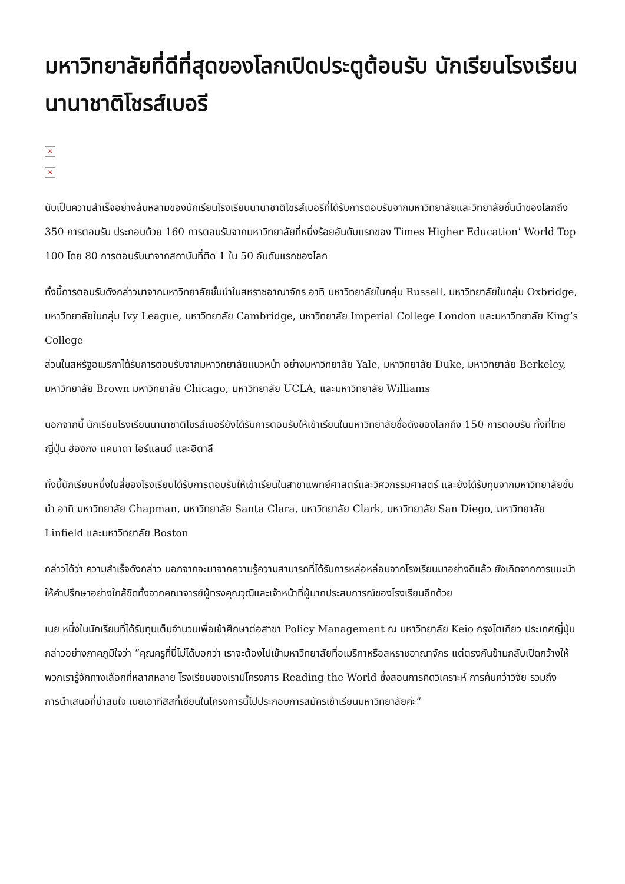มหาวิทยาลัยที่ดีที่สุดของโลกเปิดประตูต้อนรับ นักเรียนโรงเรียนนานาชาติโชรส์เบอรี
×
×
นับเป็นความสำเร็จอย่างล้นหลามของนักเรียนโรงเรียนนานาชาติโชรส์เบอรีที่ได้รับการตอบรับจากมหาวิทยาลัยและวิทยาลัยชั้นนำของโลกถึง 350 การตอบรับ ประกอบด้วย 160 การตอบรับจากมหาวิทยาลัยที่หนึ่งร้อยอันดับแรกของ Times Higher Education’ World Top 100 โดย 80 การตอบรับมาจากสถาบันที่ติด 1 ใน 50 อันดับแรกของโลก
ทั้งนี้การตอบรับดังกล่าวมาจากมหาวิทยาลัยชั้นนำในสหราชอาณาจักร อาทิ มหาวิทยาลัยในกลุ่ม Russell, มหาวิทยาลัยในกลุ่ม Oxbridge, มหาวิทยาลัยในกลุ่ม Ivy League, มหาวิทยาลัย Cambridge, มหาวิทยาลัย Imperial College London และมหาวิทยาลัย King’s College
ส่วนในสหรัฐอเมริกาได้รับการตอบรับจากมหาวิทยาลัยแนวหน้า อย่างมหาวิทยาลัย Yale, มหาวิทยาลัย Duke, มหาวิทยาลัย Berkeley, มหาวิทยาลัย Brown มหาวิทยาลัย Chicago, มหาวิทยาลัย UCLA, และมหาวิทยาลัย Williams
นอกจากนี้ นักเรียนโรงเรียนนานาชาติโชรส์เบอรียังได้รับการตอบรับให้เข้าเรียนในมหาวิทยาลัยชื่อดังของโลกถึง 150 การตอบรับ ทั้งที่ไทย ญี่ปุ่น ฮ่องกง แคนาดา ไอร์แลนด์ และอิตาลี
ทั้งนี้นักเรียนหนึ่งในสี่ของโรงเรียนได้รับการตอบรับให้เข้าเรียนในสาขาแพทย์ศาสตร์และวิศวกรรมศาสตร์ และยังได้รับทุนจากมหาวิทยาลัยชั้นนำ อาทิ มหาวิทยาลัย Chapman, มหาวิทยาลัย Santa Clara, มหาวิทยาลัย Clark, มหาวิทยาลัย San Diego, มหาวิทยาลัย Linfield และมหาวิทยาลัย Boston
กล่าวได้ว่า ความสำเร็จดังกล่าว นอกจากจะมาจากความรู้ความสามารถที่ได้รับการหล่อหล่อมจากโรงเรียนมาอย่างดีแล้ว ยังเกิดจากการแนะนำให้คำปรึกษาอย่างใกล้ชิดทั้งจากคณาจารย์ผู้ทรงคุณวุฒิและเจ้าหน้าที่ผู้มากประสบการณ์ของโรงเรียนอีกด้วย
เนย หนึ่งในนักเรียนที่ได้รับทุนเต็มจำนวนเพื่อเข้าศึกษาต่อสาขา Policy Management ณ มหาวิทยาลัย Keio กรุงโตเกียว ประเทศญี่ปุ่น กล่าวอย่างภาคภูมิใจว่า “คุณครูที่นี่ไม่ได้บอกว่า เราจะต้องไปเข้ามหาวิทยาลัยที่อเมริกาหรือสหราชอาณาจักร แต่ตรงกันข้ามกลับเปิดกว้างให้พวกเรารู้จักทางเลือกที่หลากหลาย โรงเรียนของเรามีโครงการ Reading the World ซึ่งสอนการคิดวิเคราะห์ การค้นคว้าวิจัย รวมถึงการนำเสนอที่น่าสนใจ เนยเอาทีสิสที่เขียนในโครงการนี้ไปประกอบการสมัครเข้าเรียนมหาวิทยาลัยค่ะ”